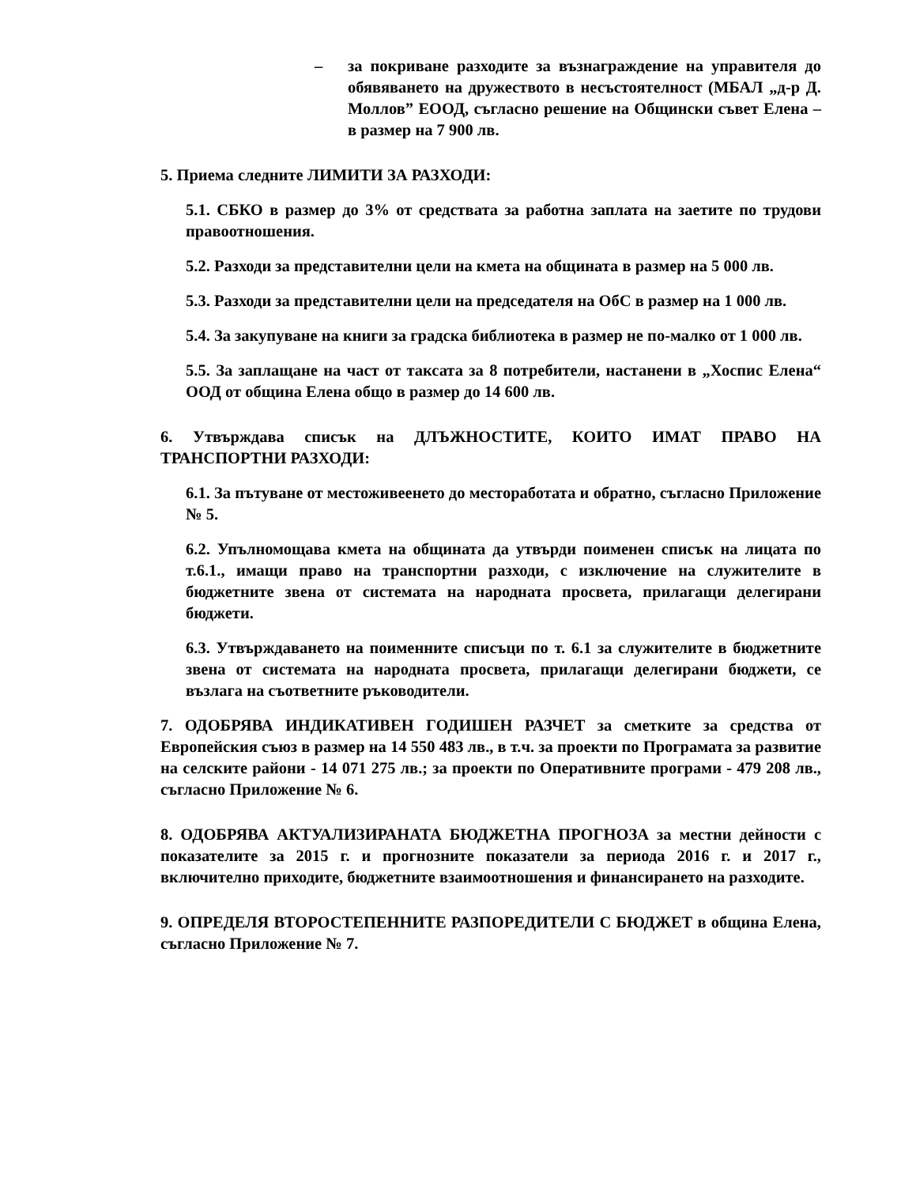– за покриване разходите за възнаграждение на управителя до обявяването на дружеството в несъстоятелност (МБАЛ „д-р Д. Моллов” ЕООД, съгласно решение на Общински съвет Елена – в размер на 7 900 лв.
5. Приема следните ЛИМИТИ ЗА РАЗХОДИ:
5.1. СБКО в размер до 3% от средствата за работна заплата на заетите по трудови правоотношения.
5.2. Разходи за представителни цели на кмета на общината в размер на 5 000 лв.
5.3. Разходи за представителни цели на председателя на ОбС в размер на 1 000 лв.
5.4. За закупуване на книги за градска библиотека в размер не по-малко от 1 000 лв.
5.5. За заплащане на част от таксата за 8 потребители, настанени в „Хоспис Елена“ ООД от община Елена общо в размер до 14 600 лв.
6. Утвърждава списък на ДЛЪЖНОСТИТЕ, КОИТО ИМАТ ПРАВО НА ТРАНСПОРТНИ РАЗХОДИ:
6.1. За пътуване от местоживеенето до местоработата и обратно, съгласно Приложение № 5.
6.2. Упълномощава кмета на общината да утвърди поименен списък на лицата по т.6.1., имащи право на транспортни разходи, с изключение на служителите в бюджетните звена от системата на народната просвета, прилагащи делегирани бюджети.
6.3. Утвърждаването на поименните списъци по т. 6.1 за служителите в бюджетните звена от системата на народната просвета, прилагащи делегирани бюджети, се възлага на съответните ръководители.
7. ОДОБРЯВА ИНДИКАТИВЕН ГОДИШЕН РАЗЧЕТ за сметките за средства от Европейския съюз в размер на 14 550 483 лв., в т.ч. за проекти по Програмата за развитие на селските райони - 14 071 275 лв.; за проекти по Оперативните програми - 479 208 лв., съгласно Приложение № 6.
8. ОДОБРЯВА АКТУАЛИЗИРАНАТА БЮДЖЕТНА ПРОГНОЗА за местни дейности с показателите за 2015 г. и прогнозните показатели за периода 2016 г. и 2017 г., включително приходите, бюджетните взаимоотношения и финансирането на разходите.
9. ОПРЕДЕЛЯ ВТОРОСТЕПЕННИТЕ РАЗПОРЕДИТЕЛИ С БЮДЖЕТ в община Елена, съгласно Приложение № 7.